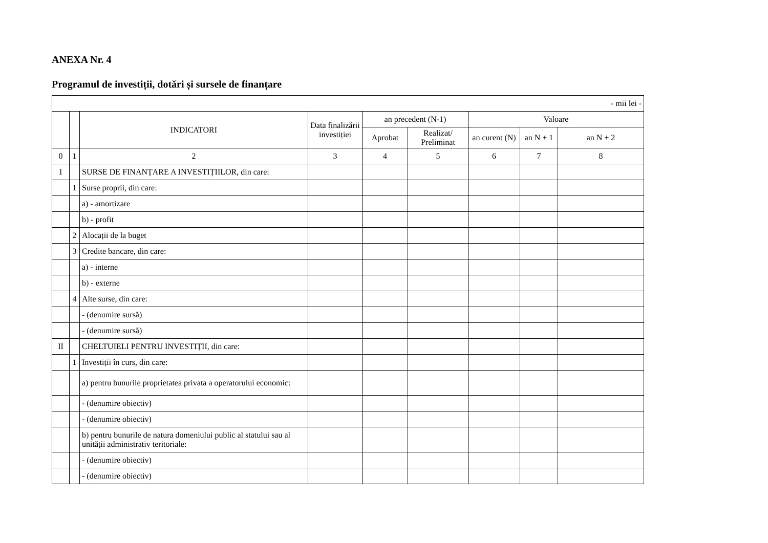ANEXA Nr. 4
Programul de investiții, dotări și sursele de finanțare
| - mii lei - | | | | | | | | |
| | | INDICATORI | Data finalizării investiției | an precedent (N-1) | | Valoare | | |
| | | | | Aprobat | Realizat/ Preliminat | an curent (N) | an N + 1 | an N + 2 |
| 0 | 1 | 2 | 3 | 4 | 5 | 6 | 7 | 8 |
| 1 | | SURSE DE FINANȚARE A INVESTIȚIILOR, din care: | | | | | | |
| | 1 | Surse proprii, din care: | | | | | | |
| | | a) - amortizare | | | | | | |
| | | b) - profit | | | | | | |
| | 2 | Alocații de la buget | | | | | | |
| | 3 | Credite bancare, din care: | | | | | | |
| | | a) - interne | | | | | | |
| | | b) - externe | | | | | | |
| | 4 | Alte surse, din care: | | | | | | |
| | | - (denumire sursă) | | | | | | |
| | | - (denumire sursă) | | | | | | |
| II | | CHELTUIELI PENTRU INVESTIȚII, din care: | | | | | | |
| | 1 | Investiții în curs, din care: | | | | | | |
| | | a) pentru bunurile proprietatea privata a operatorului economic: | | | | | | |
| | | - (denumire obiectiv) | | | | | | |
| | | - (denumire obiectiv) | | | | | | |
| | | b) pentru bunurile de natura domeniului public al statului sau al unității administrativ teritoriale: | | | | | | |
| | | - (denumire obiectiv) | | | | | | |
| | | - (denumire obiectiv) | | | | | | |